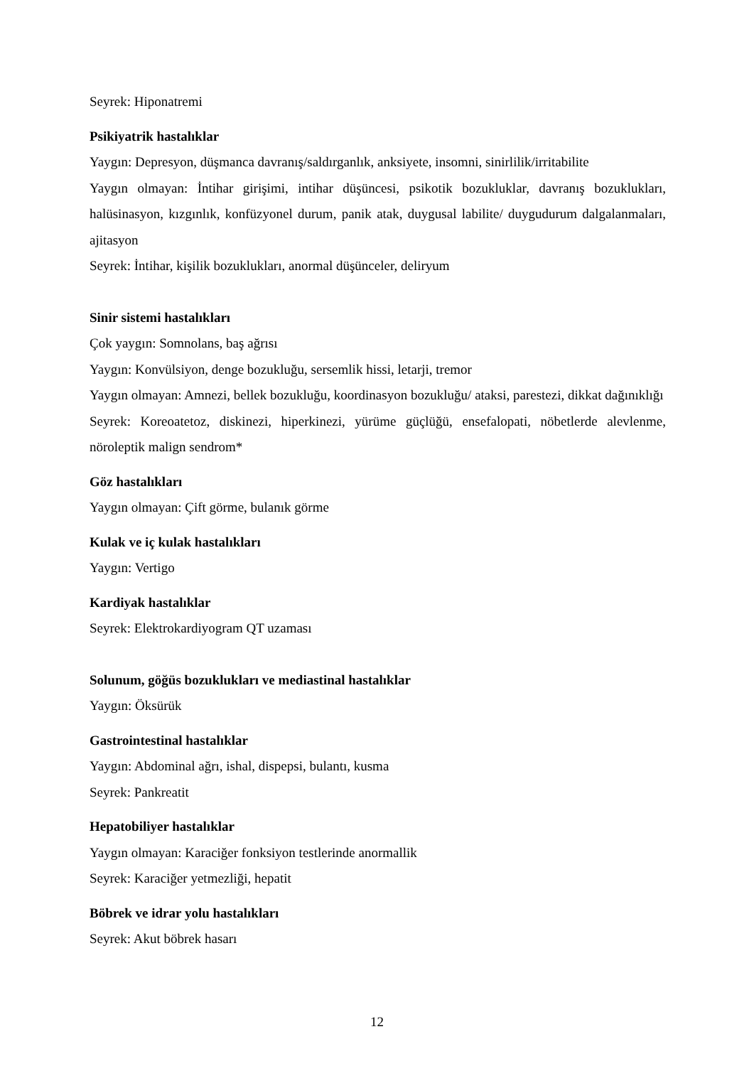Seyrek: Hiponatremi
Psikiyatrik hastalıklar
Yaygın: Depresyon, düşmanca davranış/saldırganlık, anksiyete, insomni, sinirlilik/irritabilite
Yaygın olmayan: İntihar girişimi, intihar düşüncesi, psikotik bozukluklar, davranış bozuklukları, halüsinasyon, kızgınlık, konfüzyonel durum, panik atak, duygusal labilite/ duygudurum dalgalanmaları, ajitasyon
Seyrek: İntihar, kişilik bozuklukları, anormal düşünceler, deliryum
Sinir sistemi hastalıkları
Çok yaygın: Somnolans, baş ağrısı
Yaygın: Konvülsiyon, denge bozukluğu, sersemlik hissi, letarji, tremor
Yaygın olmayan: Amnezi, bellek bozukluğu, koordinasyon bozukluğu/ ataksi, parestezi, dikkat dağınıklığı
Seyrek: Koreoatetoz, diskinezi, hiperkinezi, yürüme güçlüğü, ensefalopati, nöbetlerde alevlenme, nöroleptik malign sendrom*
Göz hastalıkları
Yaygın olmayan: Çift görme, bulanık görme
Kulak ve iç kulak hastalıkları
Yaygın: Vertigo
Kardiyak hastalıklar
Seyrek: Elektrokardiyogram QT uzaması
Solunum, göğüs bozuklukları ve mediastinal hastalıklar
Yaygın: Öksürük
Gastrointestinal hastalıklar
Yaygın: Abdominal ağrı, ishal, dispepsi, bulantı, kusma
Seyrek: Pankreatit
Hepatobiliyer hastalıklar
Yaygın olmayan: Karaciğer fonksiyon testlerinde anormallik
Seyrek: Karaciğer yetmezliği, hepatit
Böbrek ve idrar yolu hastalıkları
Seyrek: Akut böbrek hasarı
12